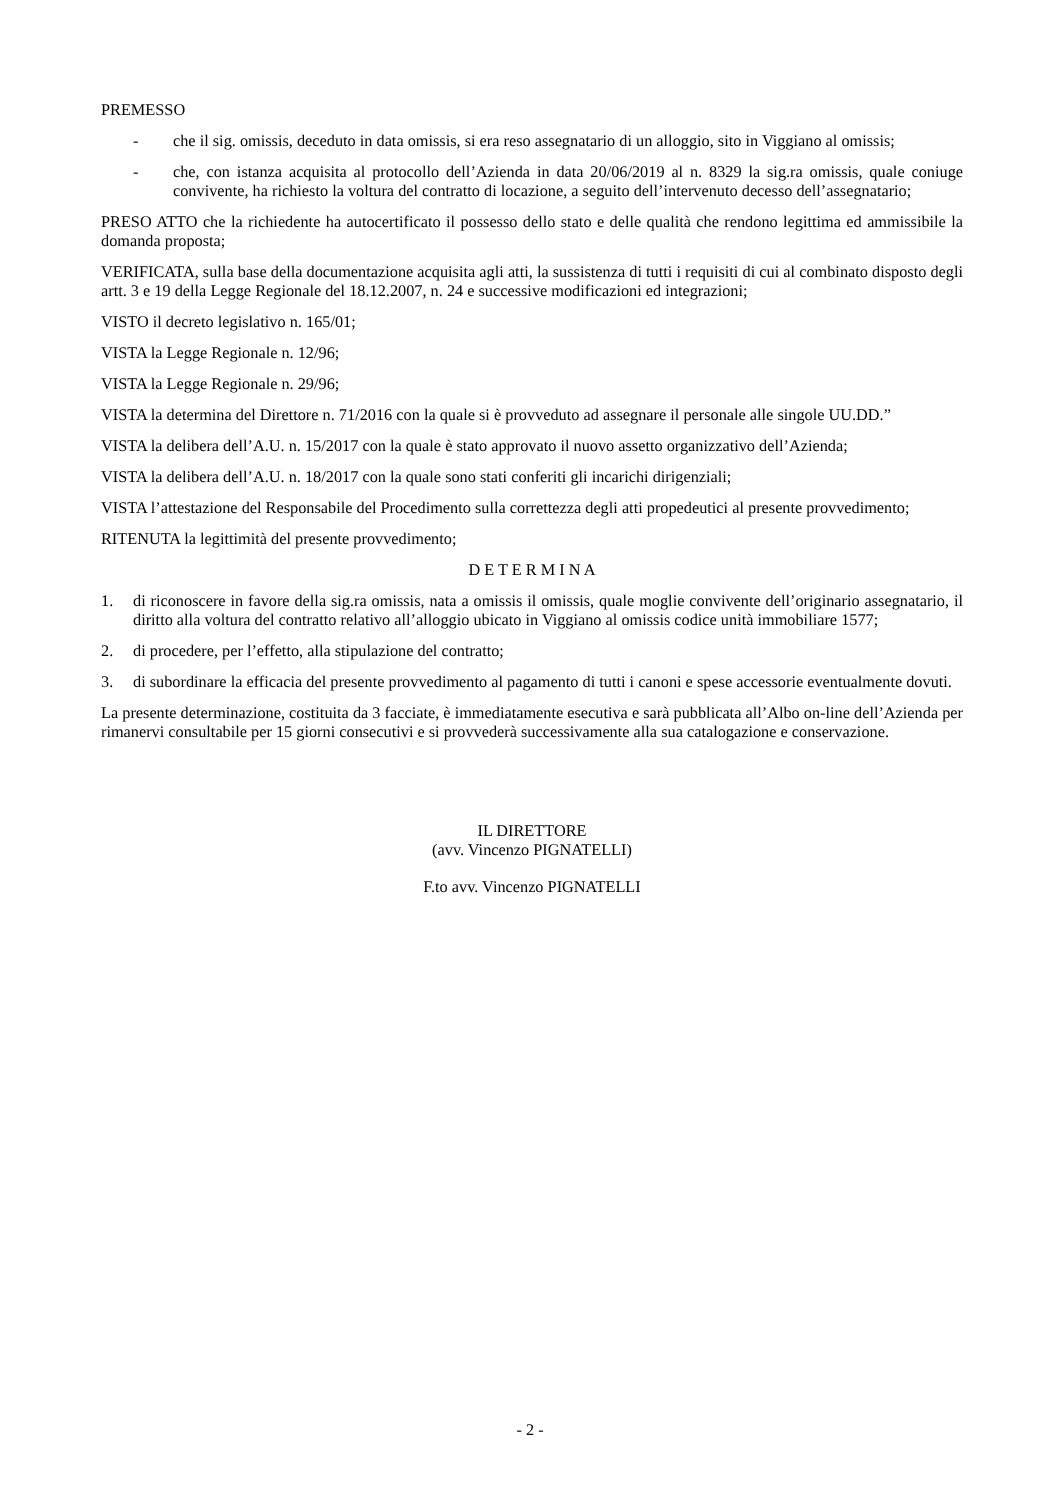PREMESSO
- che il sig. omissis, deceduto in data omissis, si era reso assegnatario di un alloggio, sito in Viggiano al omissis;
- che, con istanza acquisita al protocollo dell’Azienda in data 20/06/2019 al n. 8329 la sig.ra omissis, quale coniuge convivente, ha richiesto la voltura del contratto di locazione, a seguito dell’intervenuto decesso dell’assegnatario;
PRESO ATTO che la richiedente ha autocertificato il possesso dello stato e delle qualità che rendono legittima ed ammissibile la domanda proposta;
VERIFICATA, sulla base della documentazione acquisita agli atti, la sussistenza di tutti i requisiti di cui al combinato disposto degli artt. 3 e 19 della Legge Regionale del 18.12.2007, n. 24 e successive modificazioni ed integrazioni;
VISTO il decreto legislativo n. 165/01;
VISTA la Legge Regionale n. 12/96;
VISTA la Legge Regionale n. 29/96;
VISTA la determina del Direttore n. 71/2016 con la quale si è provveduto ad assegnare il personale alle singole UU.DD.”
VISTA la delibera dell’A.U. n. 15/2017 con la quale è stato approvato il nuovo assetto organizzativo dell’Azienda;
VISTA la delibera dell’A.U. n. 18/2017 con la quale sono stati conferiti gli incarichi dirigenziali;
VISTA l’attestazione del Responsabile del Procedimento sulla correttezza degli atti propedeutici al presente provvedimento;
RITENUTA la legittimità del presente provvedimento;
D E T E R M I N A
1. di riconoscere in favore della sig.ra omissis, nata a omissis il omissis, quale moglie convivente dell’originario assegnatario, il diritto alla voltura del contratto relativo all’alloggio ubicato in Viggiano al omissis codice unità immobiliare 1577;
2. di procedere, per l’effetto, alla stipulazione del contratto;
3. di subordinare la efficacia del presente provvedimento al pagamento di tutti i canoni e spese accessorie eventualmente dovuti.
La presente determinazione, costituita da 3 facciate, è immediatamente esecutiva e sarà pubblicata all’Albo on-line dell’Azienda per rimanervi consultabile per 15 giorni consecutivi e si provvederà successivamente alla sua catalogazione e conservazione.
IL DIRETTORE
(avv. Vincenzo PIGNATELLI)
F.to avv. Vincenzo PIGNATELLI
- 2 -